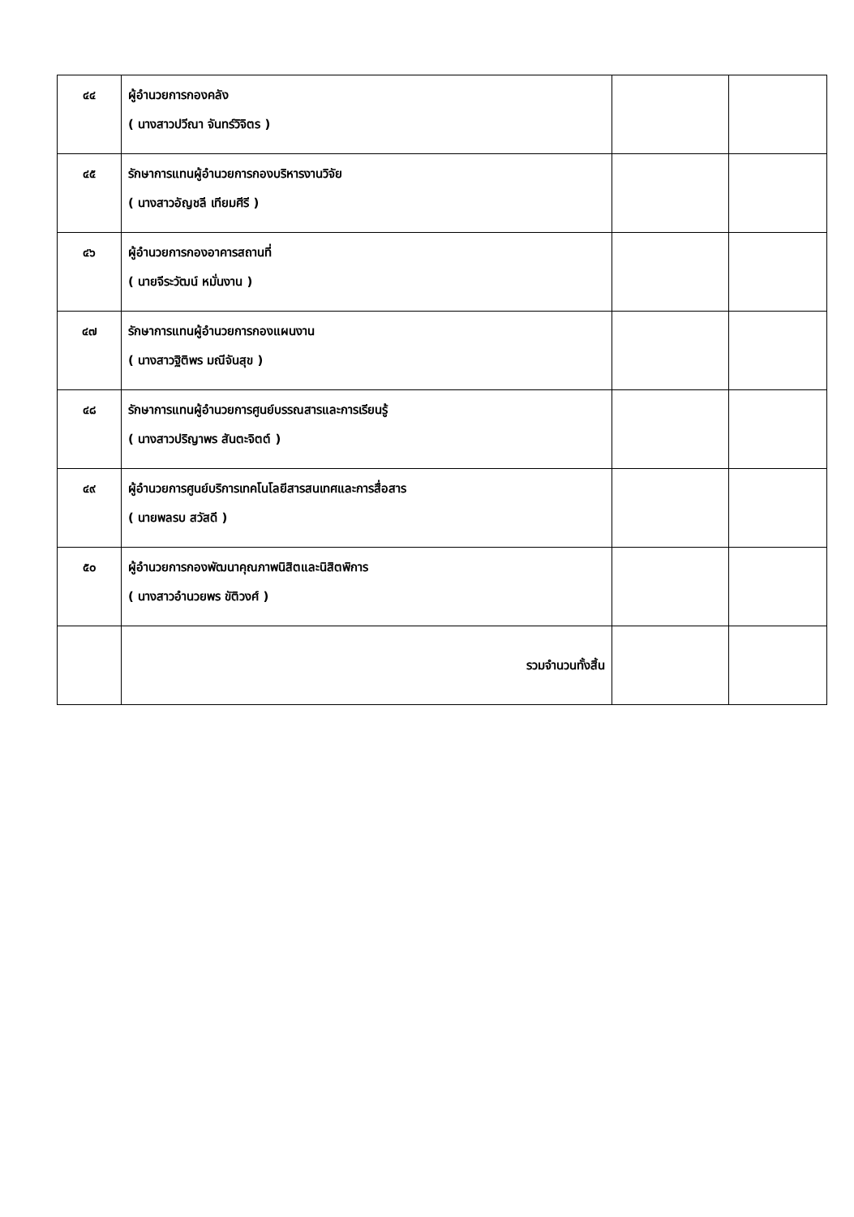| ๔๔ | ผู้อำนวยการกองคลัง ( นางสาวปวีณา จันทร์วิจิตร ) | | |
| ๔๕ | รักษาการแทนผู้อำนวยการกองบริหารงานวิจัย ( นางสาวอัญชลี เทียมศีรี ) | | |
| ๔๖ | ผู้อำนวยการกองอาคารสถานที่ ( นายจีระวัฒน์ หมั่นงาน ) | | |
| ๔๗ | รักษาการแทนผู้อำนวยการกองแผนงาน ( นางสาวฐิติพร มณีจันสุข ) | | |
| ๔๘ | รักษาการแทนผู้อำนวยการศูนย์บรรณสารและการเรียนรู้ ( นางสาวปริญาพร สันตะจิตต์ ) | | |
| ๔๙ | ผู้อำนวยการศูนย์บริการเทคโนโลยีสารสนเทศและการสื่อสาร ( นายพลรบ สวัสดี ) | | |
| ๕๐ | ผู้อำนวยการกองพัฒนาคุณภาพนิสิตและนิสิตพิการ ( นางสาวอำนวยพร ขัติวงศ์ ) | | |
| | รวมจำนวนทั้งสิ้น | | |